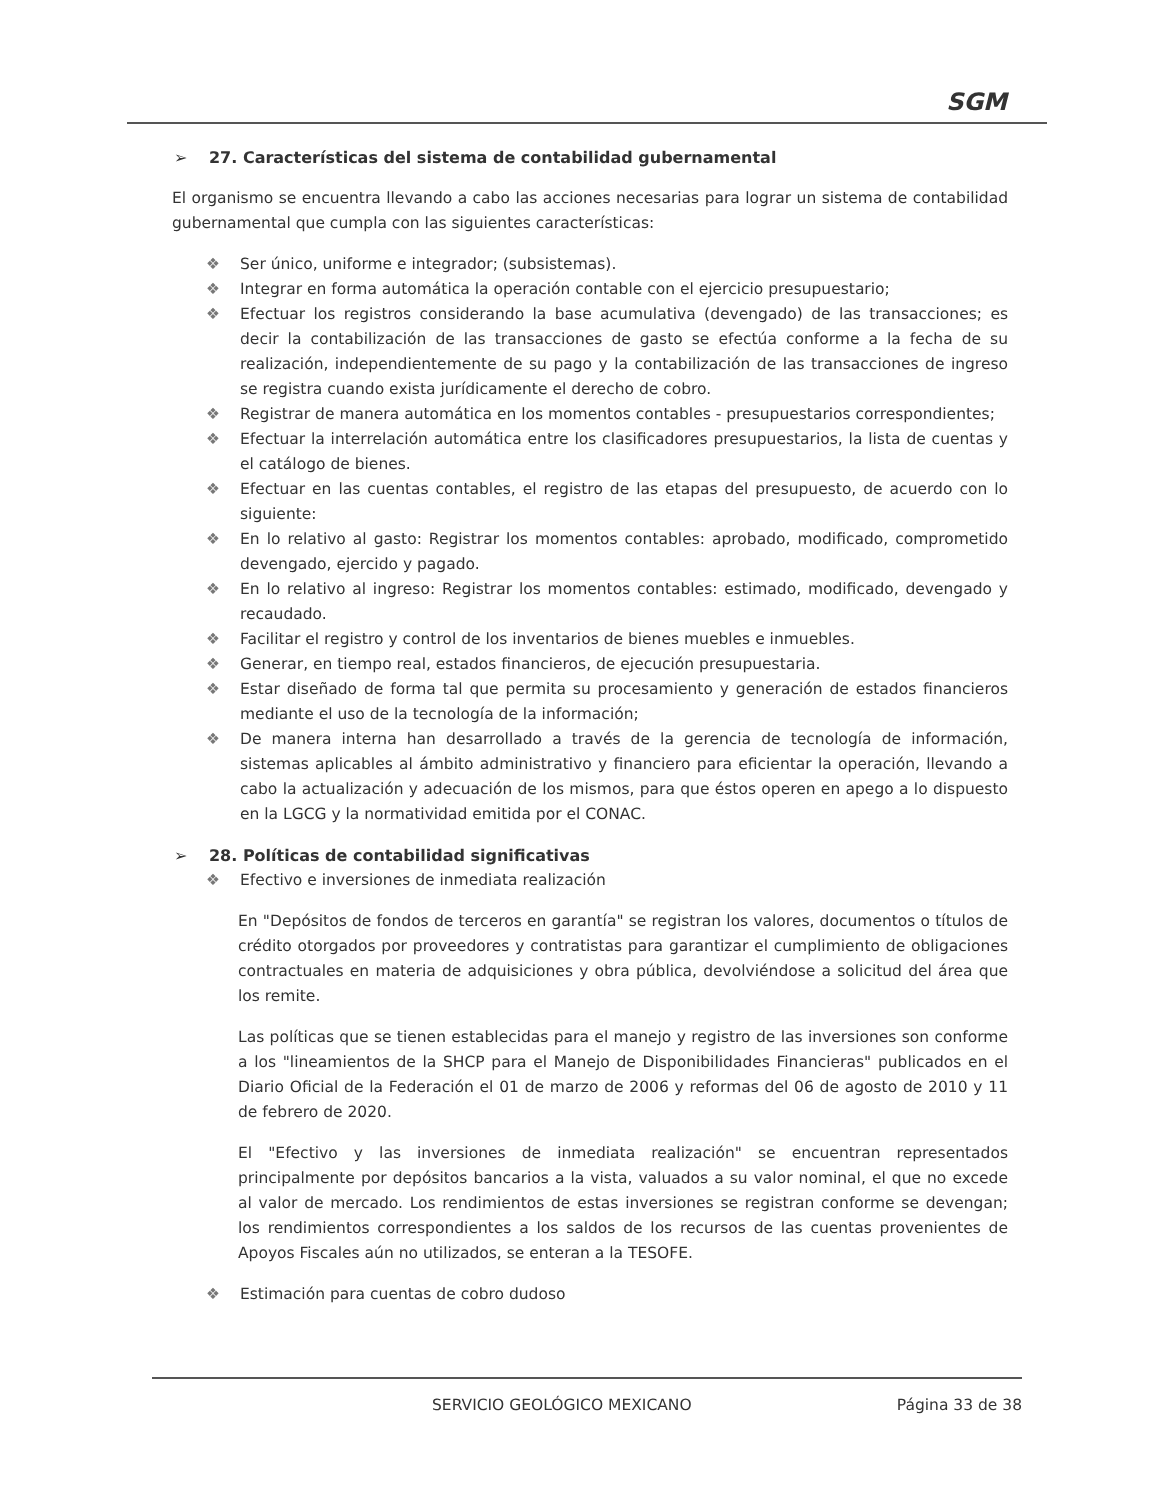SGM
➢ 27. Características del sistema de contabilidad gubernamental
El organismo se encuentra llevando a cabo las acciones necesarias para lograr un sistema de contabilidad gubernamental que cumpla con las siguientes características:
❖ Ser único, uniforme e integrador; (subsistemas).
❖ Integrar en forma automática la operación contable con el ejercicio presupuestario;
❖ Efectuar los registros considerando la base acumulativa (devengado) de las transacciones; es decir la contabilización de las transacciones de gasto se efectúa conforme a la fecha de su realización, independientemente de su pago y la contabilización de las transacciones de ingreso se registra cuando exista jurídicamente el derecho de cobro.
❖ Registrar de manera automática en los momentos contables - presupuestarios correspondientes;
❖ Efectuar la interrelación automática entre los clasificadores presupuestarios, la lista de cuentas y el catálogo de bienes.
❖ Efectuar en las cuentas contables, el registro de las etapas del presupuesto, de acuerdo con lo siguiente:
❖ En lo relativo al gasto: Registrar los momentos contables: aprobado, modificado, comprometido devengado, ejercido y pagado.
❖ En lo relativo al ingreso: Registrar los momentos contables: estimado, modificado, devengado y recaudado.
❖ Facilitar el registro y control de los inventarios de bienes muebles e inmuebles.
❖ Generar, en tiempo real, estados financieros, de ejecución presupuestaria.
❖ Estar diseñado de forma tal que permita su procesamiento y generación de estados financieros mediante el uso de la tecnología de la información;
❖ De manera interna han desarrollado a través de la gerencia de tecnología de información, sistemas aplicables al ámbito administrativo y financiero para eficientar la operación, llevando a cabo la actualización y adecuación de los mismos, para que éstos operen en apego a lo dispuesto en la LGCG y la normatividad emitida por el CONAC.
➢ 28. Políticas de contabilidad significativas
❖ Efectivo e inversiones de inmediata realización
En "Depósitos de fondos de terceros en garantía" se registran los valores, documentos o títulos de crédito otorgados por proveedores y contratistas para garantizar el cumplimiento de obligaciones contractuales en materia de adquisiciones y obra pública, devolviéndose a solicitud del área que los remite.
Las políticas que se tienen establecidas para el manejo y registro de las inversiones son conforme a los "lineamientos de la SHCP para el Manejo de Disponibilidades Financieras" publicados en el Diario Oficial de la Federación el 01 de marzo de 2006 y reformas del 06 de agosto de 2010 y 11 de febrero de 2020.
El "Efectivo y las inversiones de inmediata realización" se encuentran representados principalmente por depósitos bancarios a la vista, valuados a su valor nominal, el que no excede al valor de mercado. Los rendimientos de estas inversiones se registran conforme se devengan; los rendimientos correspondientes a los saldos de los recursos de las cuentas provenientes de Apoyos Fiscales aún no utilizados, se enteran a la TESOFE.
❖ Estimación para cuentas de cobro dudoso
SERVICIO GEOLÓGICO MEXICANO Página 33 de 38